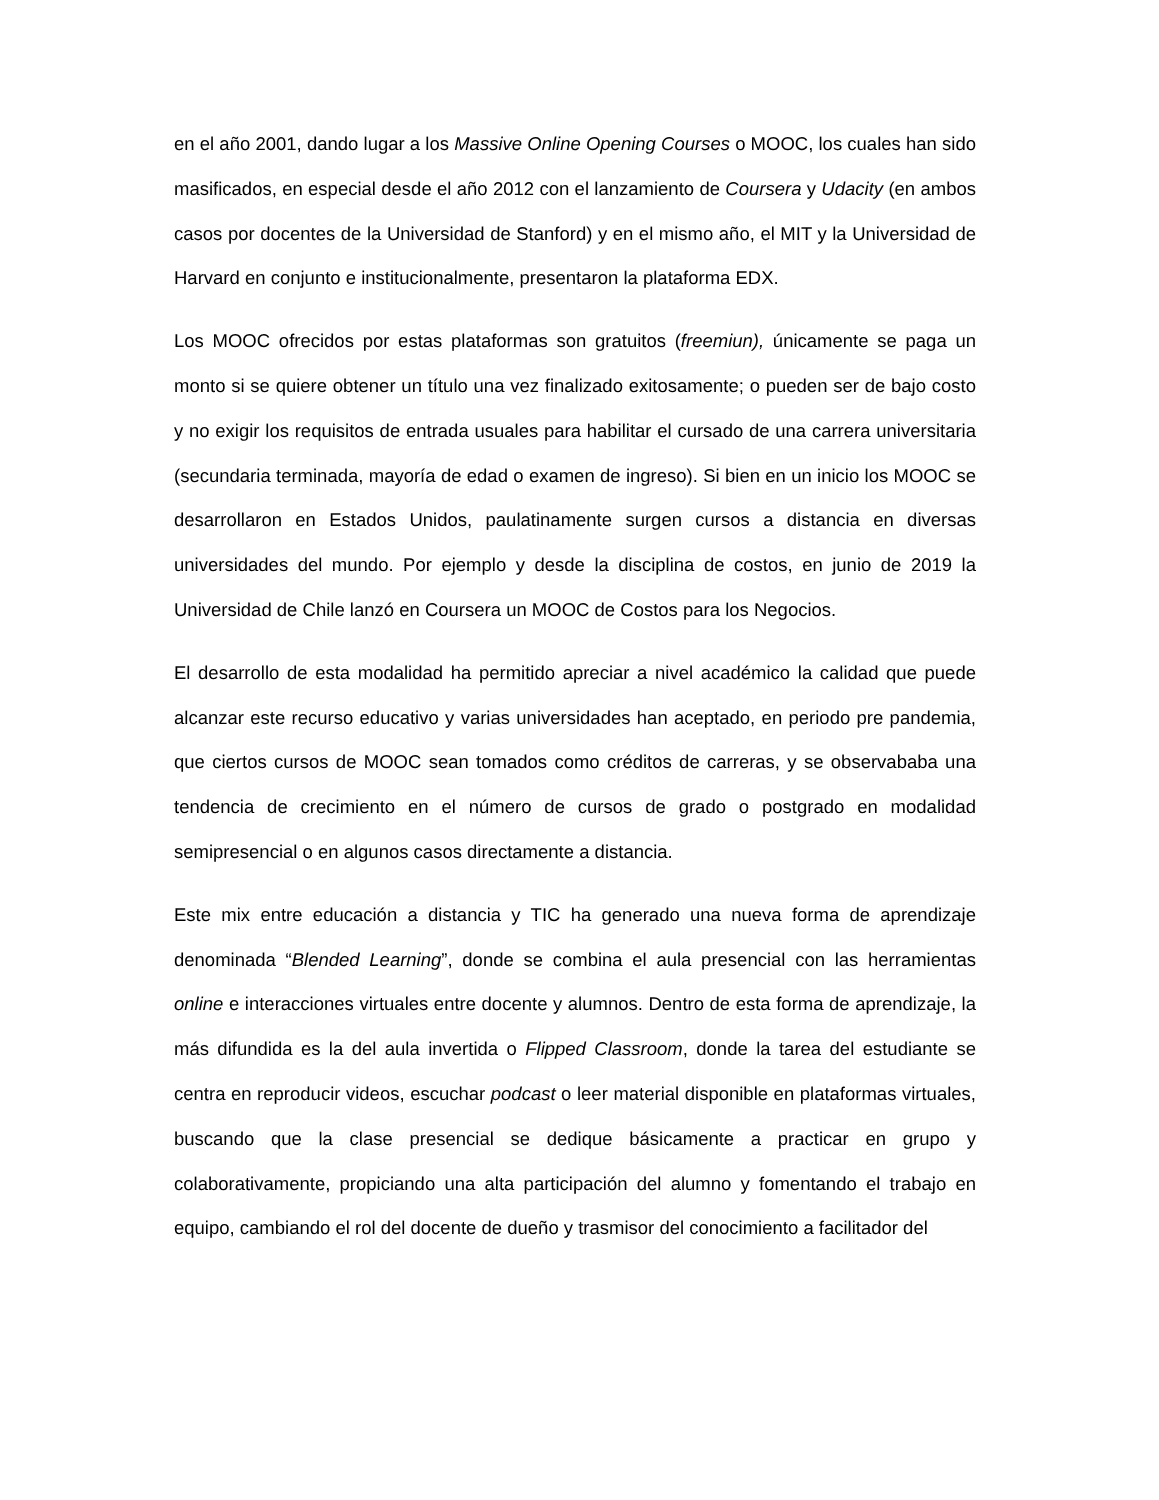en el año 2001, dando lugar a los Massive Online Opening Courses o MOOC, los cuales han sido masificados, en especial desde el año 2012 con el lanzamiento de Coursera y Udacity (en ambos casos por docentes de la Universidad de Stanford) y en el mismo año, el MIT y la Universidad de Harvard en conjunto e institucionalmente, presentaron la plataforma EDX.
Los MOOC ofrecidos por estas plataformas son gratuitos (freemiun), únicamente se paga un monto si se quiere obtener un título una vez finalizado exitosamente; o pueden ser de bajo costo y no exigir los requisitos de entrada usuales para habilitar el cursado de una carrera universitaria (secundaria terminada, mayoría de edad o examen de ingreso). Si bien en un inicio los MOOC se desarrollaron en Estados Unidos, paulatinamente surgen cursos a distancia en diversas universidades del mundo. Por ejemplo y desde la disciplina de costos, en junio de 2019 la Universidad de Chile lanzó en Coursera un MOOC de Costos para los Negocios.
El desarrollo de esta modalidad ha permitido apreciar a nivel académico la calidad que puede alcanzar este recurso educativo y varias universidades han aceptado, en periodo pre pandemia, que ciertos cursos de MOOC sean tomados como créditos de carreras, y se observababa una tendencia de crecimiento en el número de cursos de grado o postgrado en modalidad semipresencial o en algunos casos directamente a distancia.
Este mix entre educación a distancia y TIC ha generado una nueva forma de aprendizaje denominada “Blended Learning”, donde se combina el aula presencial con las herramientas online e interacciones virtuales entre docente y alumnos. Dentro de esta forma de aprendizaje, la más difundida es la del aula invertida o Flipped Classroom, donde la tarea del estudiante se centra en reproducir videos, escuchar podcast o leer material disponible en plataformas virtuales, buscando que la clase presencial se dedique básicamente a practicar en grupo y colaborativamente, propiciando una alta participación del alumno y fomentando el trabajo en equipo, cambiando el rol del docente de dueño y trasmisor del conocimiento a facilitador del